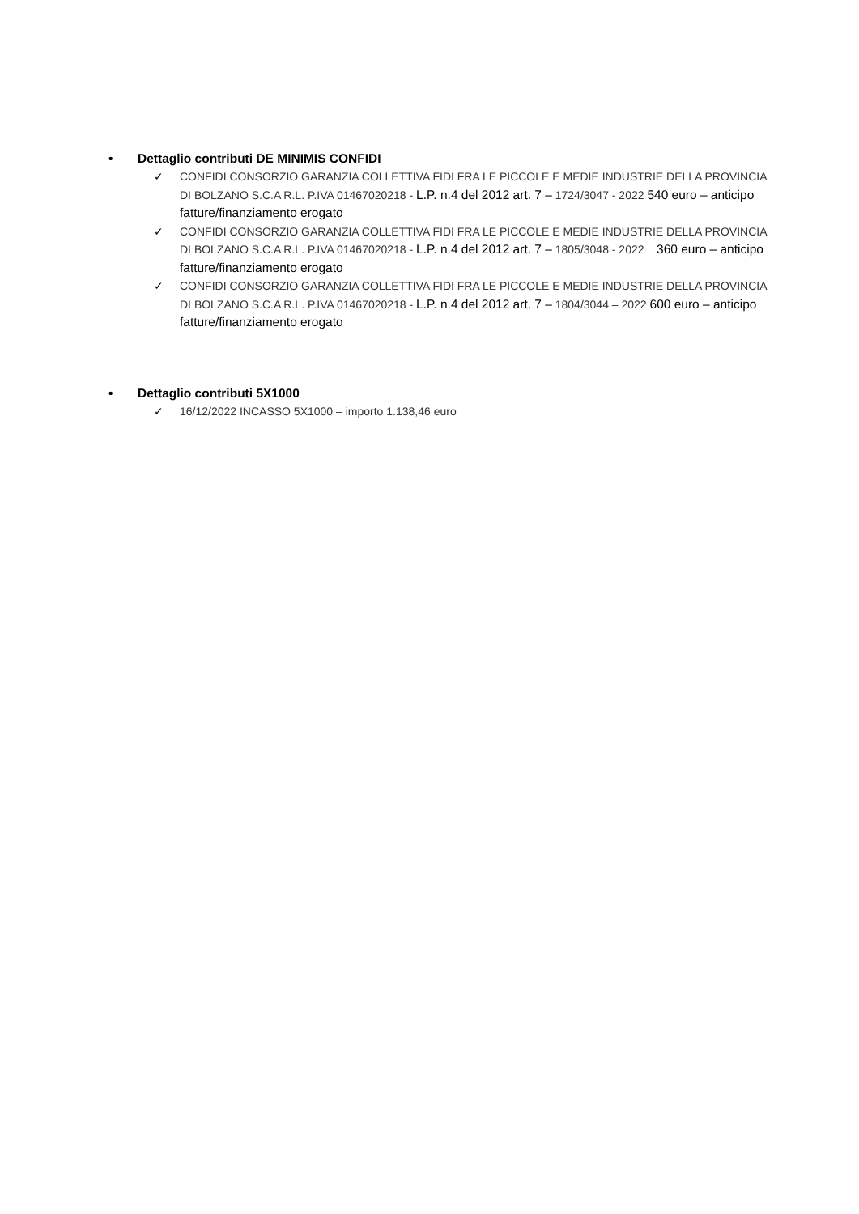• Dettaglio contributi DE MINIMIS CONFIDI
✓ CONFIDI CONSORZIO GARANZIA COLLETTIVA FIDI FRA LE PICCOLE E MEDIE INDUSTRIE DELLA PROVINCIA DI BOLZANO S.C.A R.L. P.IVA 01467020218 - L.P. n.4 del 2012 art. 7 – 1724/3047 - 2022 540 euro – anticipo fatture/finanziamento erogato
✓ CONFIDI CONSORZIO GARANZIA COLLETTIVA FIDI FRA LE PICCOLE E MEDIE INDUSTRIE DELLA PROVINCIA DI BOLZANO S.C.A R.L. P.IVA 01467020218 - L.P. n.4 del 2012 art. 7 – 1805/3048 - 2022 360 euro – anticipo fatture/finanziamento erogato
✓ CONFIDI CONSORZIO GARANZIA COLLETTIVA FIDI FRA LE PICCOLE E MEDIE INDUSTRIE DELLA PROVINCIA DI BOLZANO S.C.A R.L. P.IVA 01467020218 - L.P. n.4 del 2012 art. 7 – 1804/3044 – 2022 600 euro – anticipo fatture/finanziamento erogato
• Dettaglio contributi 5X1000
✓ 16/12/2022 INCASSO 5X1000 – importo 1.138,46 euro